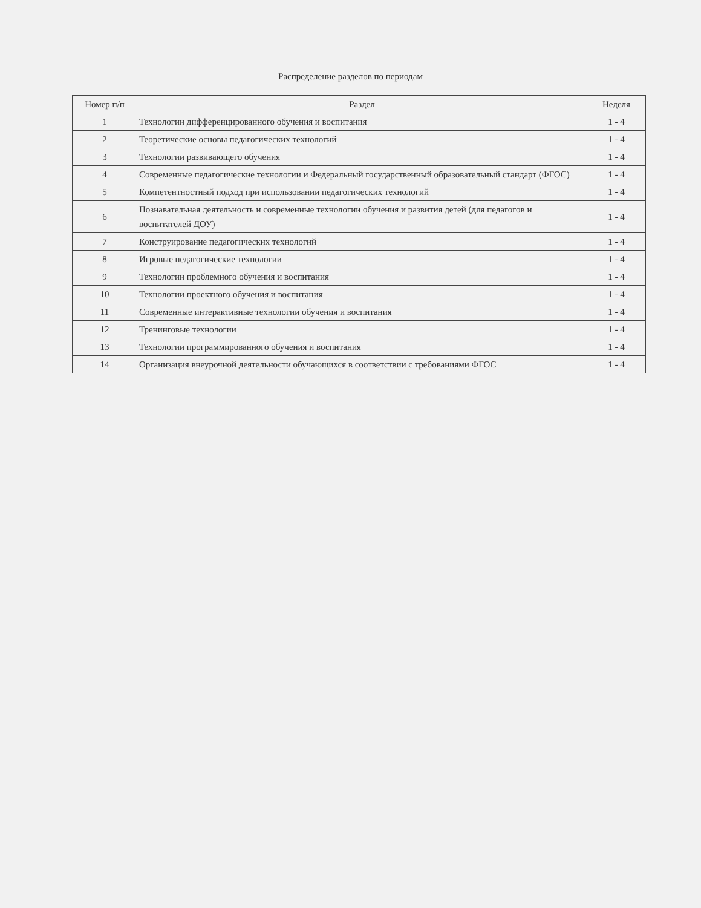Распределение разделов по периодам
| Номер п/п | Раздел | Неделя |
| --- | --- | --- |
| 1 | Технологии дифференцированного обучения и воспитания | 1 - 4 |
| 2 | Теоретические основы педагогических технологий | 1 - 4 |
| 3 | Технологии развивающего обучения | 1 - 4 |
| 4 | Современные педагогические технологии и Федеральный государственный образовательный стандарт (ФГОС) | 1 - 4 |
| 5 | Компетентностный подход при использовании педагогических технологий | 1 - 4 |
| 6 | Познавательная деятельность и современные технологии обучения и развития детей (для педагогов и воспитателей ДОУ) | 1 - 4 |
| 7 | Конструирование педагогических технологий | 1 - 4 |
| 8 | Игровые педагогические технологии | 1 - 4 |
| 9 | Технологии проблемного обучения и воспитания | 1 - 4 |
| 10 | Технологии проектного обучения и воспитания | 1 - 4 |
| 11 | Современные интерактивные технологии обучения и воспитания | 1 - 4 |
| 12 | Тренинговые технологии | 1 - 4 |
| 13 | Технологии программированного обучения и воспитания | 1 - 4 |
| 14 | Организация внеурочной деятельности обучающихся в соответствии с требованиями ФГОС | 1 - 4 |